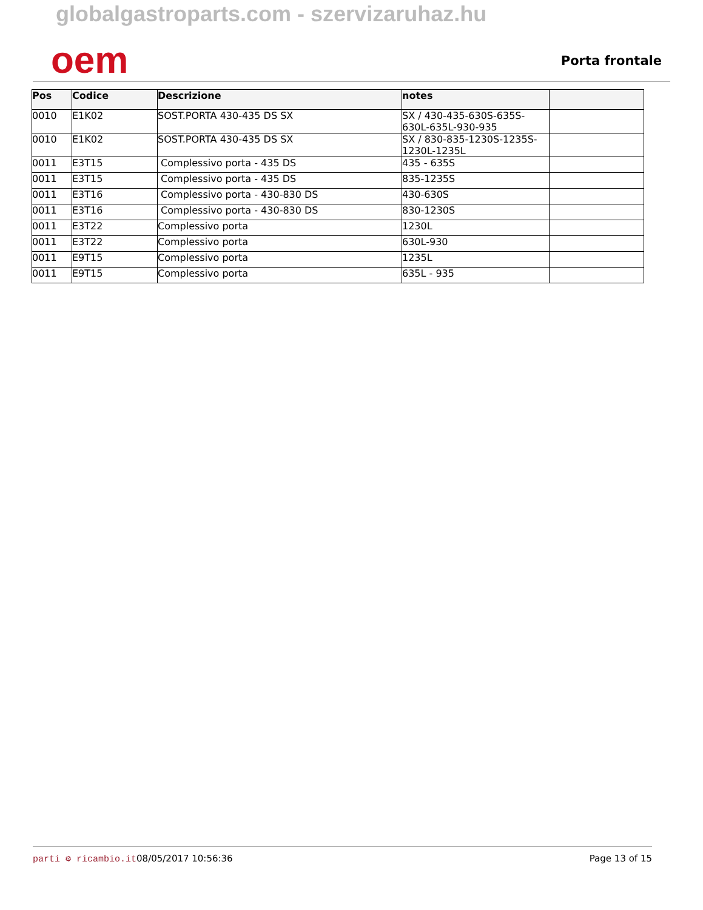globalgastroparts.com - szervizaruhaz.hu
oem
Porta frontale
| Pos | Codice | Descrizione | notes | |
| --- | --- | --- | --- | --- |
| 0010 | E1K02 | SOST.PORTA 430-435 DS SX | SX / 430-435-630S-635S-630L-635L-930-935 | |
| 0010 | E1K02 | SOST.PORTA 430-435 DS SX | SX / 830-835-1230S-1235S-1230L-1235L | |
| 0011 | E3T15 | Complessivo porta - 435 DS | 435 - 635S | |
| 0011 | E3T15 | Complessivo porta - 435 DS | 835-1235S | |
| 0011 | E3T16 | Complessivo porta - 430-830 DS | 430-630S | |
| 0011 | E3T16 | Complessivo porta - 430-830 DS | 830-1230S | |
| 0011 | E3T22 | Complessivo porta | 1230L | |
| 0011 | E3T22 | Complessivo porta | 630L-930 | |
| 0011 | E9T15 | Complessivo porta | 1235L | |
| 0011 | E9T15 | Complessivo porta | 635L - 935 | |
parti ⚙ ricambio.it 08/05/2017 10:56:36 Page 13 of 15